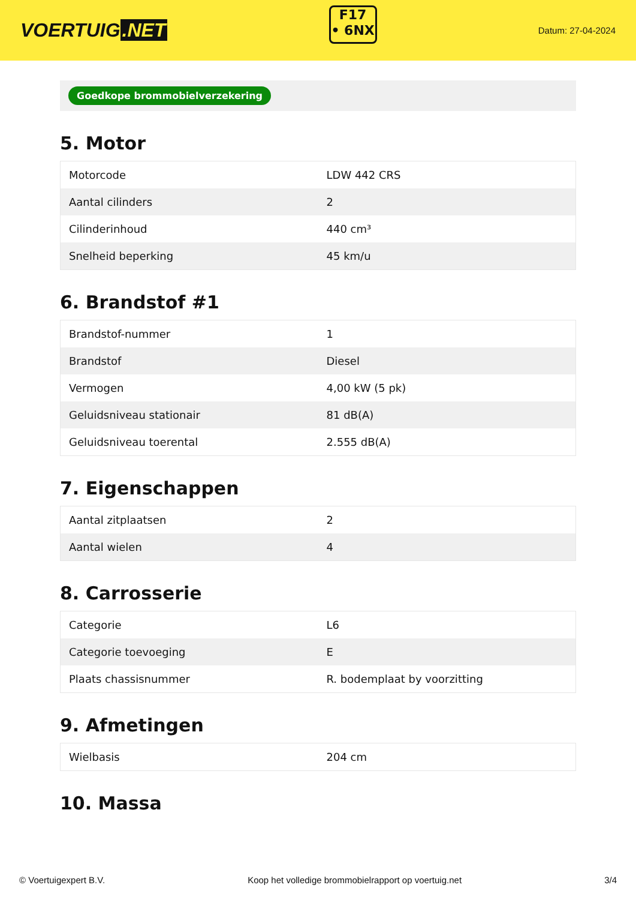VOERTUIG.NET
F17
• 6NX
Datum: 27-04-2024
Goedkope brommobielverzekering
5. Motor
| Motorcode | LDW 442 CRS |
| Aantal cilinders | 2 |
| Cilinderinhoud | 440 cm³ |
| Snelheid beperking | 45 km/u |
6. Brandstof #1
| Brandstof-nummer | 1 |
| Brandstof | Diesel |
| Vermogen | 4,00 kW (5 pk) |
| Geluidsniveau stationair | 81 dB(A) |
| Geluidsniveau toerental | 2.555 dB(A) |
7. Eigenschappen
| Aantal zitplaatsen | 2 |
| Aantal wielen | 4 |
8. Carrosserie
| Categorie | L6 |
| Categorie toevoeging | E |
| Plaats chassisnummer | R. bodemplaat by voorzitting |
9. Afmetingen
| Wielbasis | 204 cm |
10. Massa
© Voertuigexpert B.V. Koop het volledige brommobielrapport op voertuig.net 3/4